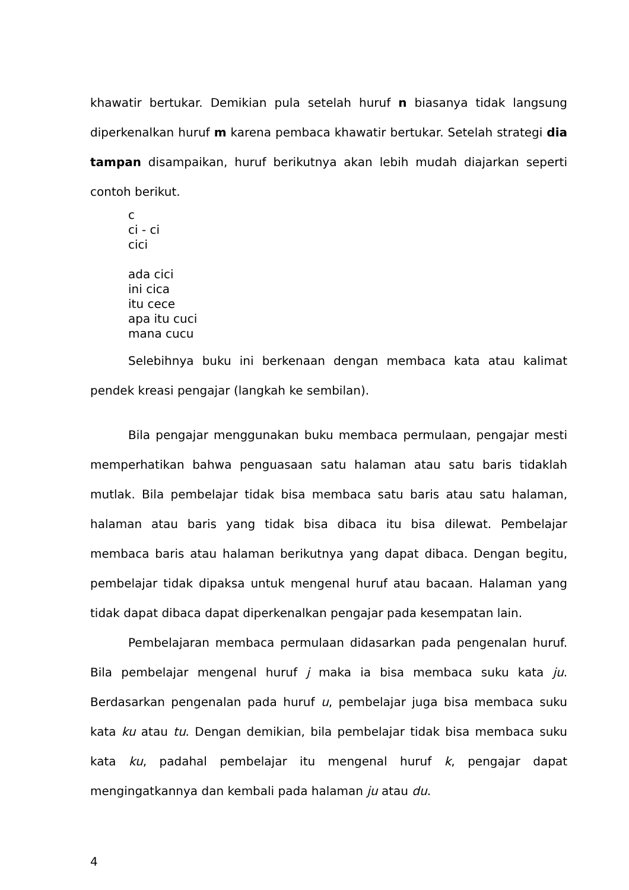khawatir bertukar. Demikian pula setelah huruf n biasanya tidak langsung diperkenalkan huruf m karena pembaca khawatir bertukar. Setelah strategi dia tampan disampaikan, huruf berikutnya akan lebih mudah diajarkan seperti contoh berikut.
c
ci - ci
cici
ada cici
ini cica
itu cece
apa itu cuci
mana cucu
Selebihnya buku ini berkenaan dengan membaca kata atau kalimat pendek kreasi pengajar (langkah ke sembilan).
Bila pengajar menggunakan buku membaca permulaan, pengajar mesti memperhatikan bahwa penguasaan satu halaman atau satu baris tidaklah mutlak. Bila pembelajar tidak bisa membaca satu baris atau satu halaman, halaman atau baris yang tidak bisa dibaca itu bisa dilewat. Pembelajar membaca baris atau halaman berikutnya yang dapat dibaca. Dengan begitu, pembelajar tidak dipaksa untuk mengenal huruf atau bacaan. Halaman yang tidak dapat dibaca dapat diperkenalkan pengajar pada kesempatan lain.
Pembelajaran membaca permulaan didasarkan pada pengenalan huruf. Bila pembelajar mengenal huruf j maka ia bisa membaca suku kata ju. Berdasarkan pengenalan pada huruf u, pembelajar juga bisa membaca suku kata ku atau tu. Dengan demikian, bila pembelajar tidak bisa membaca suku kata ku, padahal pembelajar itu mengenal huruf k, pengajar dapat mengingatkannya dan kembali pada halaman ju atau du.
4